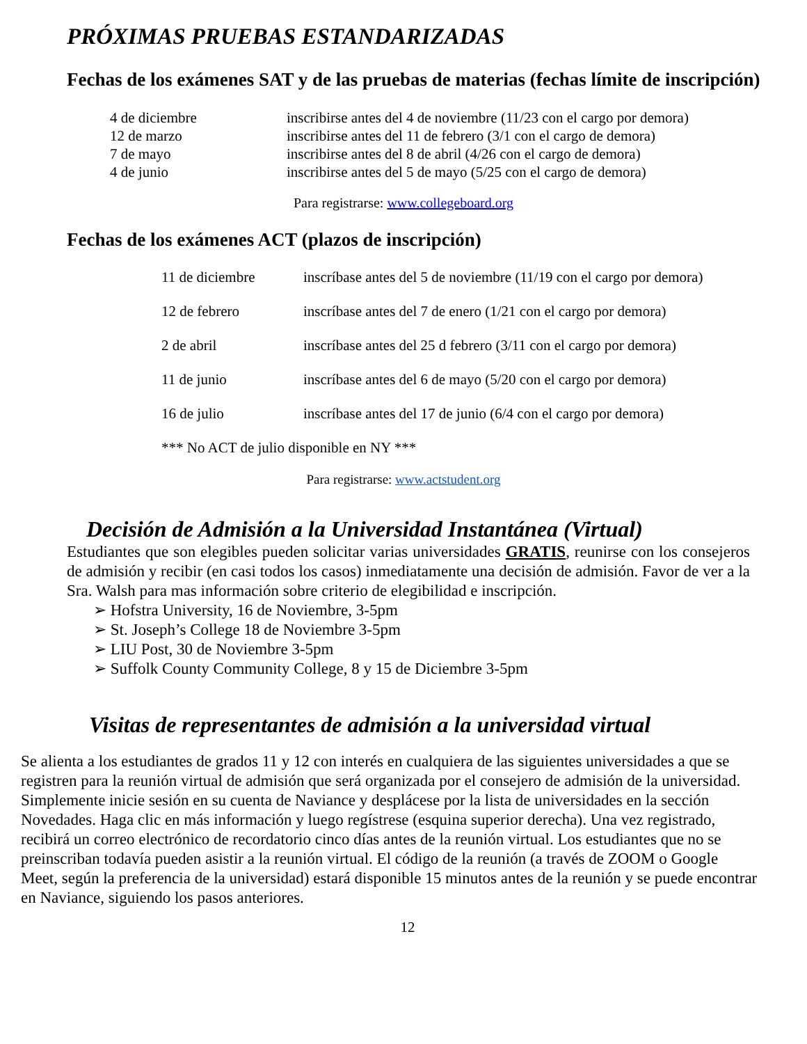PRÓXIMAS PRUEBAS ESTANDARIZADAS
Fechas de los exámenes SAT y de las pruebas de materias (fechas límite de inscripción)
| 4 de diciembre | inscribirse antes del 4 de noviembre (11/23 con el cargo por demora) |
| 12 de marzo | inscribirse antes del 11 de febrero (3/1 con el cargo de demora) |
| 7 de mayo | inscribirse antes del 8 de abril (4/26 con el cargo de demora) |
| 4 de junio | inscribirse antes del 5 de mayo (5/25 con el cargo de demora) |
Para registrarse: www.collegeboard.org
Fechas de los exámenes ACT (plazos de inscripción)
| 11 de diciembre | inscríbase antes del 5 de noviembre (11/19 con el cargo por demora) |
| 12 de febrero | inscríbase antes del 7 de enero (1/21 con el cargo por demora) |
| 2 de abril | inscríbase antes del 25 d febrero (3/11 con el cargo por demora) |
| 11 de junio | inscríbase antes del 6 de mayo (5/20 con el cargo por demora) |
| 16 de julio | inscríbase antes del 17 de junio (6/4 con el cargo por demora) |
| *** No ACT de julio disponible en NY *** | |
Para registrarse: www.actstudent.org
Decisión de Admisión a la Universidad Instantánea (Virtual)
Estudiantes que son elegibles pueden solicitar varias universidades GRATIS, reunirse con los consejeros de admisión y recibir (en casi todos los casos) inmediatamente una decisión de admisión. Favor de ver a la Sra. Walsh para mas información sobre criterio de elegibilidad e inscripción.
➢ Hofstra University, 16 de Noviembre, 3-5pm
➢ St. Joseph’s College 18 de Noviembre 3-5pm
➢ LIU Post, 30 de Noviembre 3-5pm
➢ Suffolk County Community College, 8 y 15 de Diciembre 3-5pm
Visitas de representantes de admisión a la universidad virtual
Se alienta a los estudiantes de grados 11 y 12 con interés en cualquiera de las siguientes universidades a que se registren para la reunión virtual de admisión que será organizada por el consejero de admisión de la universidad. Simplemente inicie sesión en su cuenta de Naviance y desplácese por la lista de universidades en la sección Novedades. Haga clic en más información y luego regístrese (esquina superior derecha). Una vez registrado, recibirá un correo electrónico de recordatorio cinco días antes de la reunión virtual. Los estudiantes que no se preinscriban todavía pueden asistir a la reunión virtual. El código de la reunión (a través de ZOOM o Google Meet, según la preferencia de la universidad) estará disponible 15 minutos antes de la reunión y se puede encontrar en Naviance, siguiendo los pasos anteriores.
12